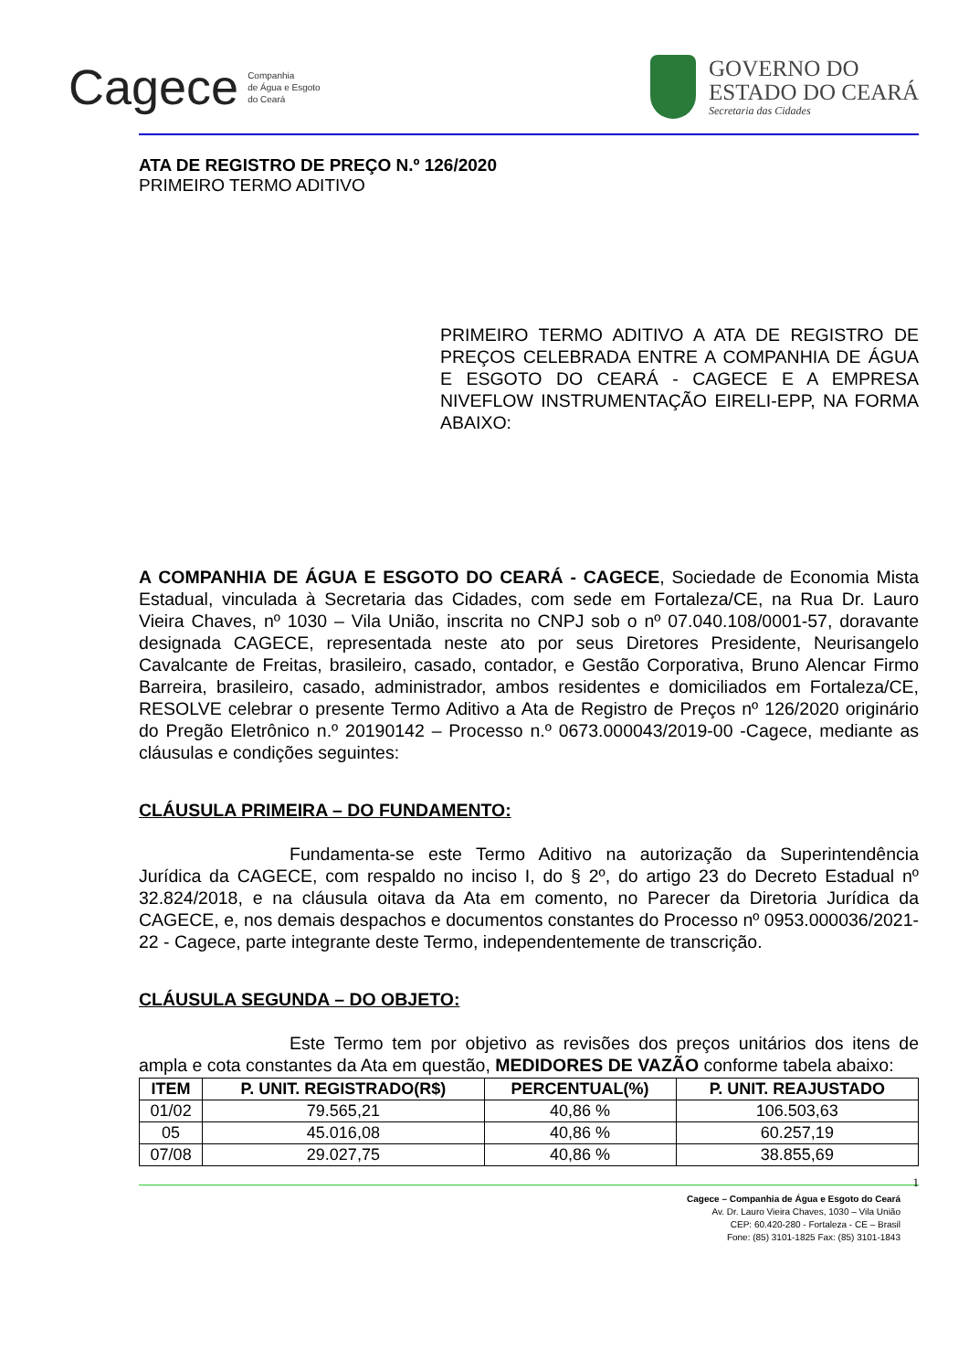Cagece Companhia
de Água e Esgoto
do Ceará
GOVERNO DO
ESTADO DO CEARÁ
Secretaria das Cidades
ATA DE REGISTRO DE PREÇO N.º 126/2020
PRIMEIRO TERMO ADITIVO
PRIMEIRO TERMO ADITIVO A ATA DE REGISTRO DE PREÇOS CELEBRADA ENTRE A COMPANHIA DE ÁGUA E ESGOTO DO CEARÁ - CAGECE E A EMPRESA NIVEFLOW INSTRUMENTAÇÃO EIRELI-EPP, NA FORMA ABAIXO:
A COMPANHIA DE ÁGUA E ESGOTO DO CEARÁ - CAGECE, Sociedade de Economia Mista Estadual, vinculada à Secretaria das Cidades, com sede em Fortaleza/CE, na Rua Dr. Lauro Vieira Chaves, nº 1030 – Vila União, inscrita no CNPJ sob o nº 07.040.108/0001-57, doravante designada CAGECE, representada neste ato por seus Diretores Presidente, Neurisangelo Cavalcante de Freitas, brasileiro, casado, contador, e Gestão Corporativa, Bruno Alencar Firmo Barreira, brasileiro, casado, administrador, ambos residentes e domiciliados em Fortaleza/CE, RESOLVE celebrar o presente Termo Aditivo a Ata de Registro de Preços nº 126/2020 originário do Pregão Eletrônico n.º 20190142 – Processo n.º 0673.000043/2019-00 -Cagece, mediante as cláusulas e condições seguintes:
CLÁUSULA PRIMEIRA – DO FUNDAMENTO:
Fundamenta-se este Termo Aditivo na autorização da Superintendência Jurídica da CAGECE, com respaldo no inciso I, do § 2º, do artigo 23 do Decreto Estadual nº 32.824/2018, e na cláusula oitava da Ata em comento, no Parecer da Diretoria Jurídica da CAGECE, e, nos demais despachos e documentos constantes do Processo nº 0953.000036/2021-22 - Cagece, parte integrante deste Termo, independentemente de transcrição.
CLÁUSULA SEGUNDA – DO OBJETO:
Este Termo tem por objetivo as revisões dos preços unitários dos itens de ampla e cota constantes da Ata em questão, MEDIDORES DE VAZÃO conforme tabela abaixo:
| ITEM | P. UNIT. REGISTRADO(R$) | PERCENTUAL(%) | P. UNIT. REAJUSTADO |
| --- | --- | --- | --- |
| 01/02 | 79.565,21 | 40,86 % | 106.503,63 |
| 05 | 45.016,08 | 40,86 % | 60.257,19 |
| 07/08 | 29.027,75 | 40,86 % | 38.855,69 |
1 Cagece – Companhia de Água e Esgoto do Ceará
Av. Dr. Lauro Vieira Chaves, 1030 – Vila União
CEP: 60.420-280 - Fortaleza - CE – Brasil
Fone: (85) 3101-1825 Fax: (85) 3101-1843